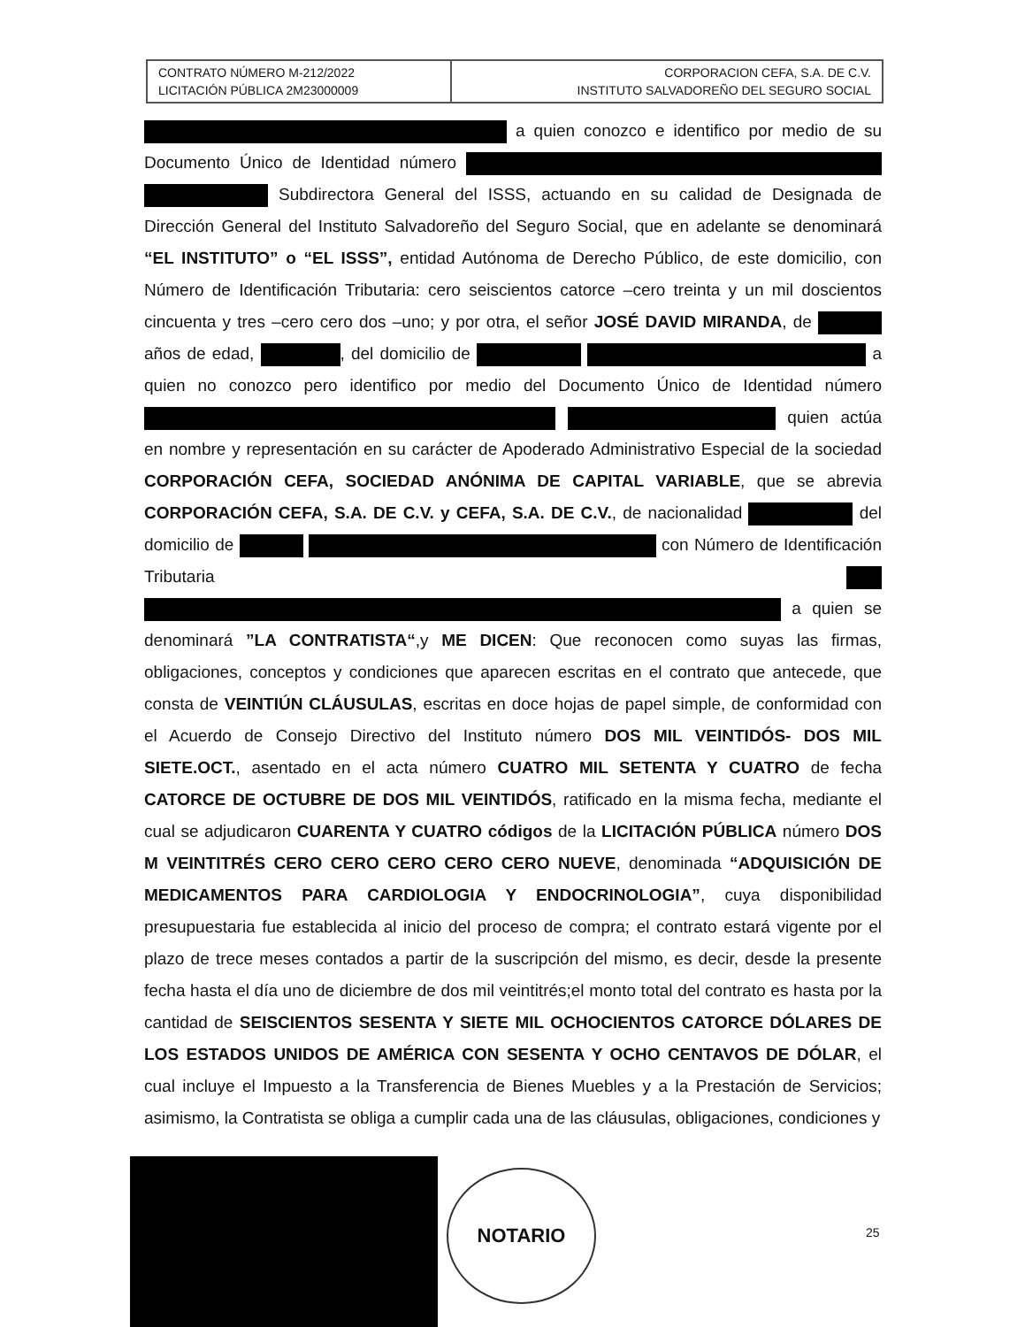| CONTRATO NÚMERO M-212/2022 LICITACIÓN PÚBLICA 2M23000009 | CORPORACION CEFA, S.A. DE C.V. INSTITUTO SALVADOREÑO DEL SEGURO SOCIAL |
a quien conozco e identifico por medio de su Documento Único de Identidad número Subdirectora General del ISSS, actuando en su calidad de Designada de Dirección General del Instituto Salvadoreño del Seguro Social, que en adelante se denominará “EL INSTITUTO” o “EL ISSS”, entidad Autónoma de Derecho Público, de este domicilio, con Número de Identificación Tributaria: cero seiscientos catorce –cero treinta y un mil doscientos cincuenta y tres –cero cero dos –uno; y por otra, el señor JOSÉ DAVID MIRANDA, de años de edad, , del domicilio de a quien no conozco pero identifico por medio del Documento Único de Identidad número quien actúa en nombre y representación en su carácter de Apoderado Administrativo Especial de la sociedad CORPORACIÓN CEFA, SOCIEDAD ANÓNIMA DE CAPITAL VARIABLE, que se abrevia CORPORACIÓN CEFA, S.A. DE C.V. y CEFA, S.A. DE C.V., de nacionalidad del domicilio de con Número de Identificación Tributaria a quien se denominará ”LA CONTRATISTA“,y ME DICEN: Que reconocen como suyas las firmas, obligaciones, conceptos y condiciones que aparecen escritas en el contrato que antecede, que consta de VEINTIÚN CLÁUSULAS, escritas en doce hojas de papel simple, de conformidad con el Acuerdo de Consejo Directivo del Instituto número DOS MIL VEINTIDÓS- DOS MIL SIETE.OCT., asentado en el acta número CUATRO MIL SETENTA Y CUATRO de fecha CATORCE DE OCTUBRE DE DOS MIL VEINTIDÓS, ratificado en la misma fecha, mediante el cual se adjudicaron CUARENTA Y CUATRO códigos de la LICITACIÓN PÚBLICA número DOS M VEINTITRÉS CERO CERO CERO CERO CERO NUEVE, denominada “ADQUISICIÓN DE MEDICAMENTOS PARA CARDIOLOGIA Y ENDOCRINOLOGIA”, cuya disponibilidad presupuestaria fue establecida al inicio del proceso de compra; el contrato estará vigente por el plazo de trece meses contados a partir de la suscripción del mismo, es decir, desde la presente fecha hasta el día uno de diciembre de dos mil veintitrés;el monto total del contrato es hasta por la cantidad de SEISCIENTOS SESENTA Y SIETE MIL OCHOCIENTOS CATORCE DÓLARES DE LOS ESTADOS UNIDOS DE AMÉRICA CON SESENTA Y OCHO CENTAVOS DE DÓLAR, el cual incluye el Impuesto a la Transferencia de Bienes Muebles y a la Prestación de Servicios; asimismo, la Contratista se obliga a cumplir cada una de las cláusulas, obligaciones, condiciones y
NOTARIO
25